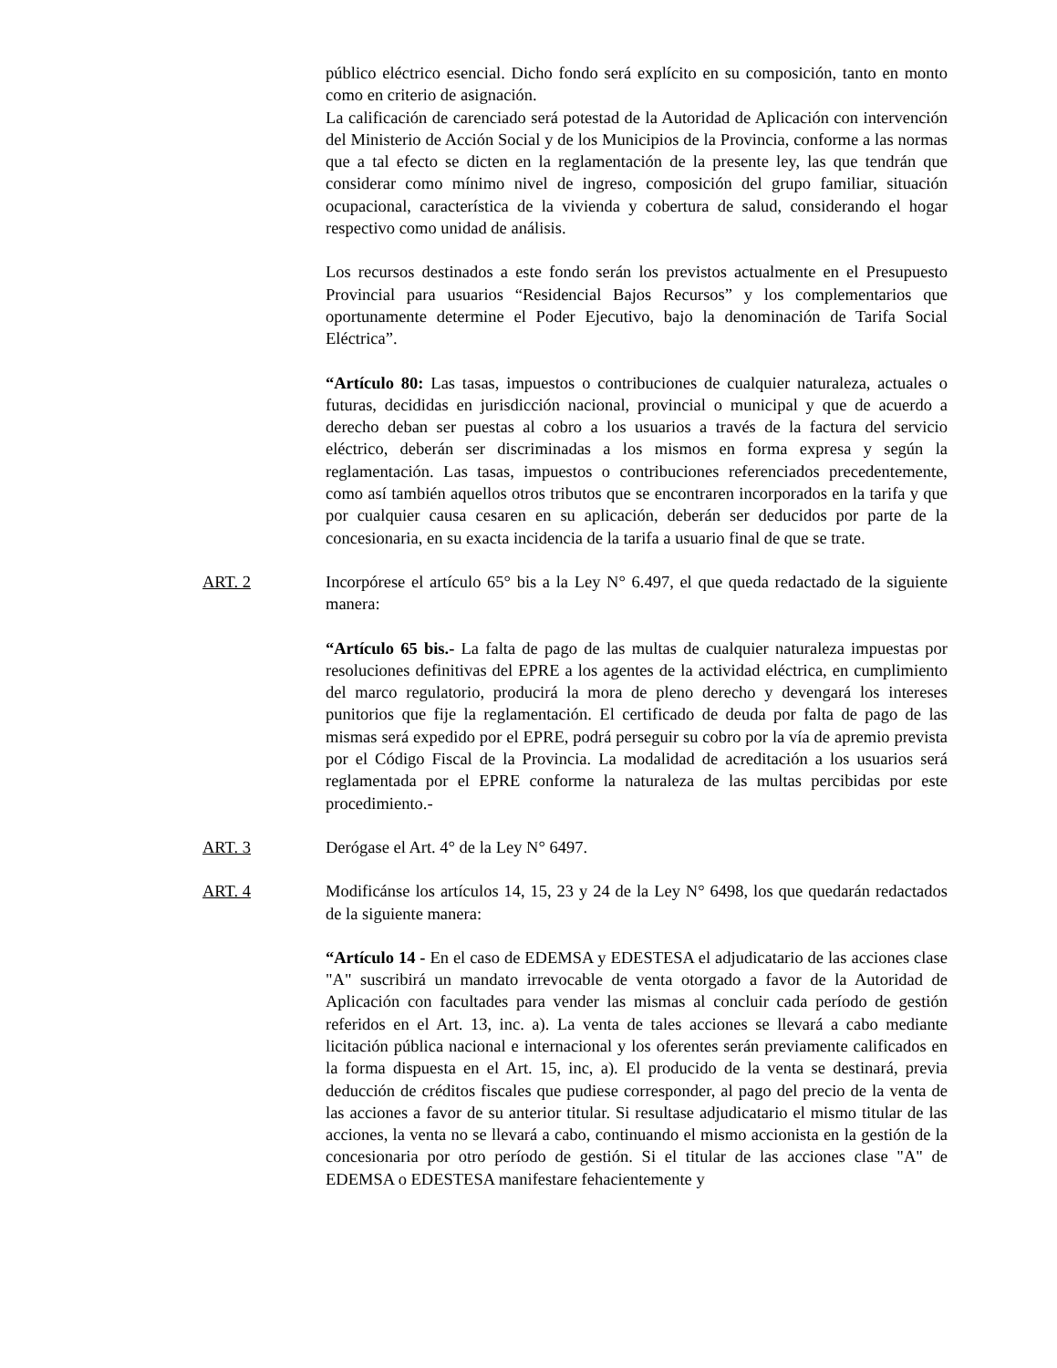público eléctrico esencial. Dicho fondo será explícito en su composición, tanto en monto como en criterio de asignación.
La calificación de carenciado será potestad de la Autoridad de Aplicación con intervención del Ministerio de Acción Social y de los Municipios de la Provincia, conforme a las normas que a tal efecto se dicten en la reglamentación de la presente ley, las que tendrán que considerar como mínimo nivel de ingreso, composición del grupo familiar, situación ocupacional, característica de la vivienda y cobertura de salud, considerando el hogar respectivo como unidad de análisis.
Los recursos destinados a este fondo serán los previstos actualmente en el Presupuesto Provincial para usuarios “Residencial Bajos Recursos” y los complementarios que oportunamente determine el Poder Ejecutivo, bajo la denominación de Tarifa Social Eléctrica”.
“Artículo 80: Las tasas, impuestos o contribuciones de cualquier naturaleza, actuales o futuras, decididas en jurisdicción nacional, provincial o municipal y que de acuerdo a derecho deban ser puestas al cobro a los usuarios a través de la factura del servicio eléctrico, deberán ser discriminadas a los mismos en forma expresa y según la reglamentación. Las tasas, impuestos o contribuciones referenciados precedentemente, como así también aquellos otros tributos que se encontraren incorporados en la tarifa y que por cualquier causa cesaren en su aplicación, deberán ser deducidos por parte de la concesionaria, en su exacta incidencia de la tarifa a usuario final de que se trate.
ART. 2 Incorpórese el artículo 65° bis a la Ley N° 6.497, el que queda redactado de la siguiente manera:
“Artículo 65 bis.- La falta de pago de las multas de cualquier naturaleza impuestas por resoluciones definitivas del EPRE a los agentes de la actividad eléctrica, en cumplimiento del marco regulatorio, producirá la mora de pleno derecho y devengará los intereses punitorios que fije la reglamentación. El certificado de deuda por falta de pago de las mismas será expedido por el EPRE, podrá perseguir su cobro por la vía de apremio prevista por el Código Fiscal de la Provincia. La modalidad de acreditación a los usuarios será reglamentada por el EPRE conforme la naturaleza de las multas percibidas por este procedimiento.-
ART. 3 Derógase el Art. 4° de la Ley N° 6497.
ART. 4 Modificánse los artículos 14, 15, 23 y 24 de la Ley N° 6498, los que quedarán redactados de la siguiente manera:
“Artículo 14 - En el caso de EDEMSA y EDESTESA el adjudicatario de las acciones clase "A" suscribirá un mandato irrevocable de venta otorgado a favor de la Autoridad de Aplicación con facultades para vender las mismas al concluir cada período de gestión referidos en el Art. 13, inc. a). La venta de tales acciones se llevará a cabo mediante licitación pública nacional e internacional y los oferentes serán previamente calificados en la forma dispuesta en el Art. 15, inc, a). El producido de la venta se destinará, previa deducción de créditos fiscales que pudiese corresponder, al pago del precio de la venta de las acciones a favor de su anterior titular. Si resultase adjudicatario el mismo titular de las acciones, la venta no se llevará a cabo, continuando el mismo accionista en la gestión de la concesionaria por otro período de gestión. Si el titular de las acciones clase "A" de EDEMSA o EDESTESA manifestare fehacientemente y